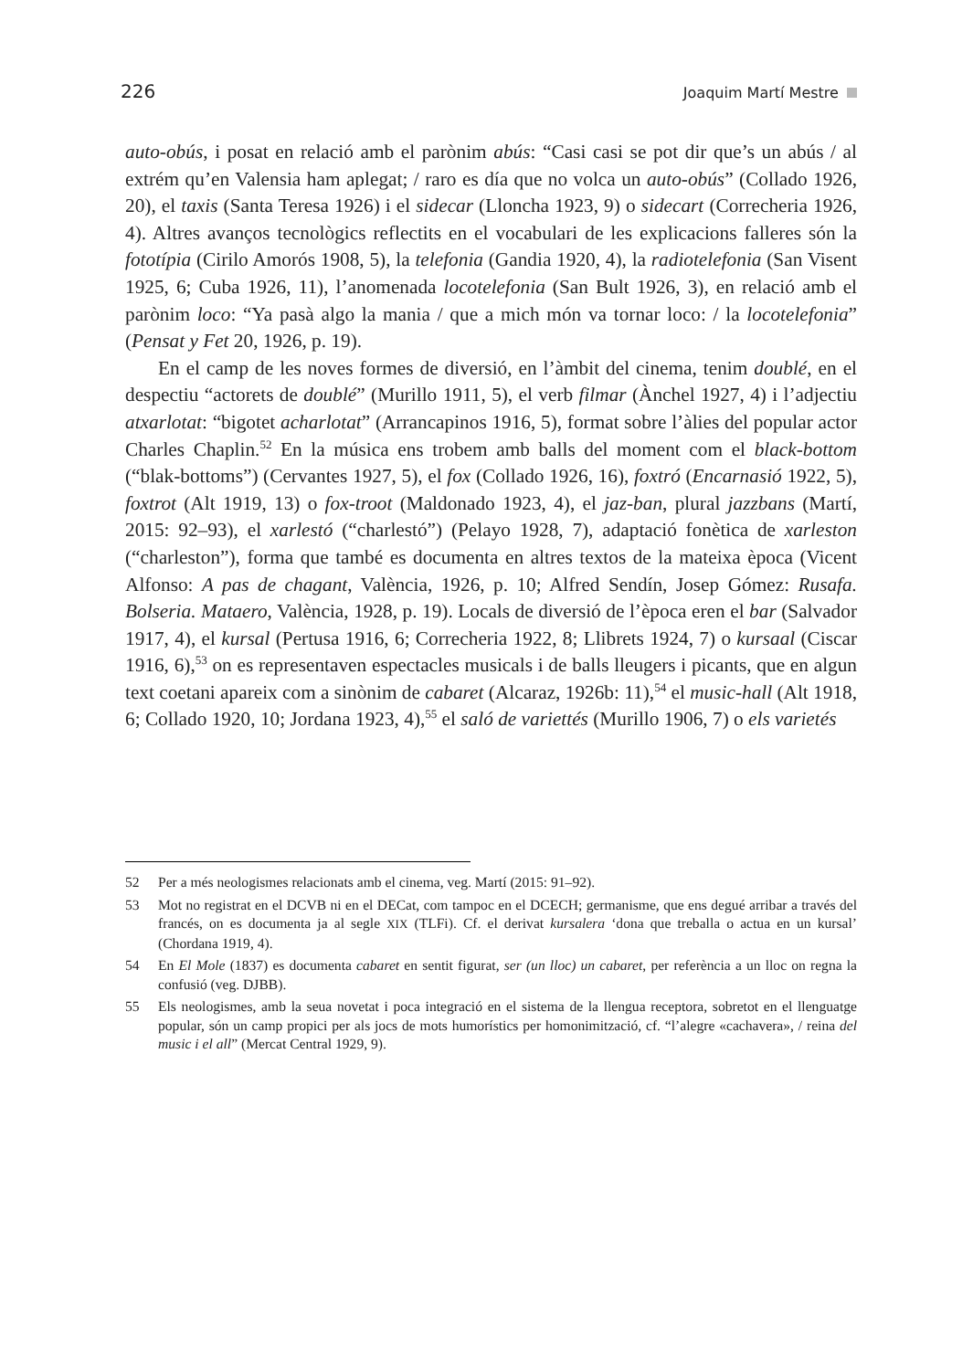226 Joaquim Martí Mestre
auto-obús, i posat en relació amb el parònim abús: “Casi casi se pot dir que’s un abús / al extrém qu’en Valensia ham aplegat; / raro es día que no volca un auto-obús” (Collado 1926, 20), el taxis (Santa Teresa 1926) i el sidecar (Lloncha 1923, 9) o sidecart (Correcheria 1926, 4). Altres avanços tecnològics reflectits en el vocabulari de les explicacions falleres són la fototípia (Cirilo Amorós 1908, 5), la telefonia (Gandia 1920, 4), la radiotelefonia (San Visent 1925, 6; Cuba 1926, 11), l’anomenada locotelefonia (San Bult 1926, 3), en relació amb el parònim loco: “Ya pasà algo la mania / que a mich món va tornar loco: / la locotelefonia” (Pensat y Fet 20, 1926, p. 19).
En el camp de les noves formes de diversió, en l’àmbit del cinema, tenim doublé, en el despectiu “actorets de doublé” (Murillo 1911, 5), el verb filmar (Ànchel 1927, 4) i l’adjectiu atxarlotat: “bigotet acharlotat” (Arrancapinos 1916, 5), format sobre l’àlies del popular actor Charles Chaplin.<sup>52</sup> En la música ens trobem amb balls del moment com el black-bottom (“blak-bottoms”) (Cervantes 1927, 5), el fox (Collado 1926, 16), foxtró (Encarnasió 1922, 5), foxtrot (Alt 1919, 13) o fox-troot (Maldonado 1923, 4), el jaz-ban, plural jazzbans (Martí, 2015: 92–93), el xarlestó (“charlestó”) (Pelayo 1928, 7), adaptació fonètica de xarleston (“charleston”), forma que també es documenta en altres textos de la mateixa època (Vicent Alfonso: A pas de chagant, València, 1926, p. 10; Alfred Sendín, Josep Gómez: Rusafa. Bolseria. Mataero, València, 1928, p. 19). Locals de diversió de l’època eren el bar (Salvador 1917, 4), el kursal (Pertusa 1916, 6; Correcheria 1922, 8; Llibrets 1924, 7) o kursaal (Ciscar 1916, 6),<sup>53</sup> on es representaven espectacles musicals i de balls lleugers i picants, que en algun text coetani apareix com a sinònim de cabaret (Alcaraz, 1926b: 11),<sup>54</sup> el music-hall (Alt 1918, 6; Collado 1920, 10; Jordana 1923, 4),<sup>55</sup> el saló de variettés (Murillo 1906, 7) o els varietés
52 Per a més neologismes relacionats amb el cinema, veg. Martí (2015: 91–92).
53 Mot no registrat en el DCVB ni en el DECat, com tampoc en el DCECH; germanisme, que ens degué arribar a través del francés, on es documenta ja al segle XIX (TLFi). Cf. el derivat kursalera ‘dona que treballa o actua en un kursal’ (Chordana 1919, 4).
54 En El Mole (1837) es documenta cabaret en sentit figurat, ser (un lloc) un cabaret, per referència a un lloc on regna la confusió (veg. DJBB).
55 Els neologismes, amb la seua novetat i poca integració en el sistema de la llengua receptora, sobretot en el llenguatge popular, són un camp propici per als jocs de mots humorístics per homonimització, cf. “l’alegre «cachavera», / reina del music i el all” (Mercat Central 1929, 9).